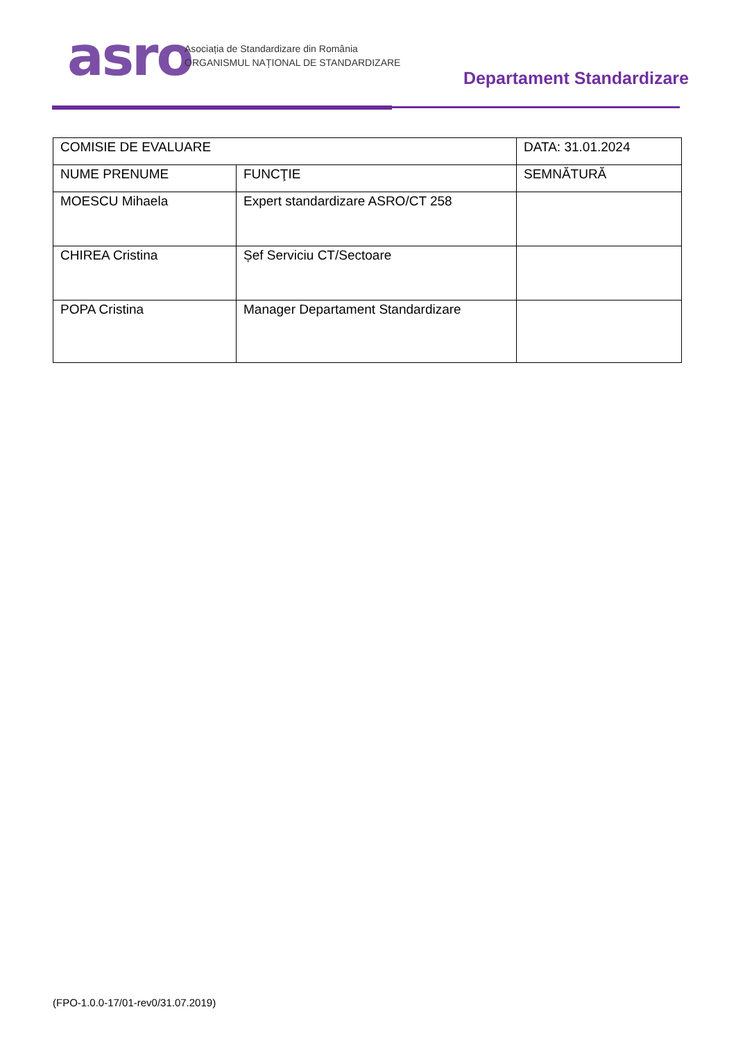asro
Asociația de Standardizare din România
ORGANISMUL NAȚIONAL DE STANDARDIZARE
Departament Standardizare
| COMISIE DE EVALUARE | | DATA: 31.01.2024 |
| NUME PRENUME | FUNCŢIE | SEMNĂTURĂ |
| MOESCU Mihaela | Expert standardizare ASRO/CT 258 | |
| CHIREA Cristina | Șef Serviciu CT/Sectoare | |
| POPA Cristina | Manager Departament Standardizare | |
(FPO-1.0.0-17/01-rev0/31.07.2019)